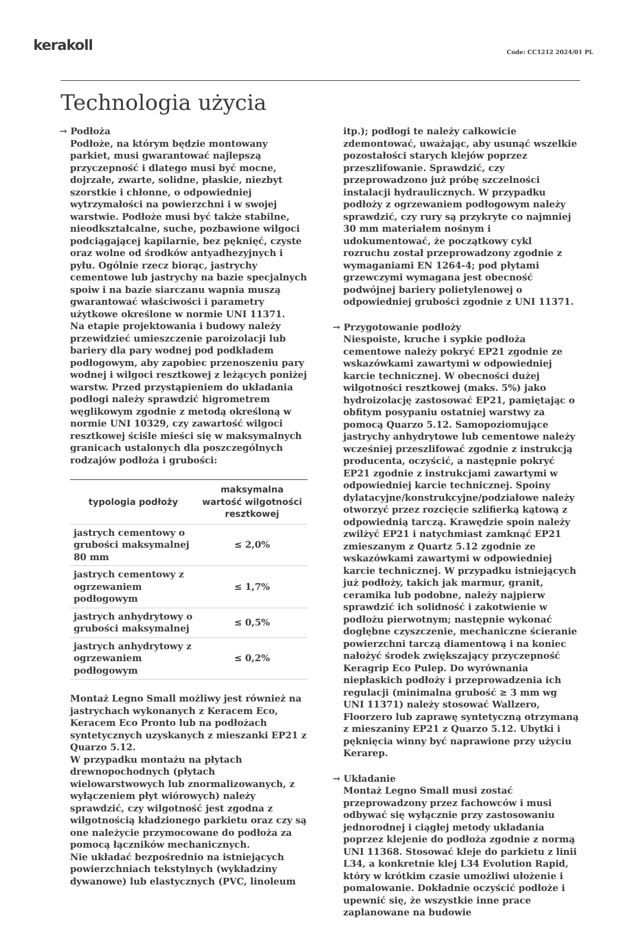kerakoll
Code: CC1212 2024/01 PL
Technologia użycia
→ Podłoża
Podłoże, na którym będzie montowany parkiet, musi gwarantować najlepszą przyczepność i dlatego musi być mocne, dojrzałe, zwarte, solidne, płaskie, niezbyt szorstkie i chłonne, o odpowiedniej wytrzymałości na powierzchni i w swojej warstwie. Podłoże musi być także stabilne, nieodkształcalne, suche, pozbawione wilgoci podciągającej kapilarnie, bez pęknięć, czyste oraz wolne od środków antyadhezyjnych i pyłu. Ogólnie rzecz biorąc, jastrychy cementowe lub jastrychy na bazie specjalnych spoiw i na bazie siarczanu wapnia muszą gwarantować właściwości i parametry użytkowe określone w normie UNI 11371.
Na etapie projektowania i budowy należy przewidzieć umieszczenie paroizolacji lub bariery dla pary wodnej pod podkładem podłogowym, aby zapobiec przenoszeniu pary wodnej i wilgoci resztkowej z leżących poniżej warstw. Przed przystąpieniem do układania podłogi należy sprawdzić higrometrem węglikowym zgodnie z metodą określoną w normie UNI 10329, czy zawartość wilgoci resztkowej ściśle mieści się w maksymalnych granicach ustalonych dla poszczególnych rodzajów podłoża i grubości:
| typologia podłoży | maksymalna wartość wilgotności resztkowej |
| --- | --- |
| jastrych cementowy o grubości maksymalnej 80 mm | ≤ 2,0% |
| jastrych cementowy z ogrzewaniem podłogowym | ≤ 1,7% |
| jastrych anhydrytowy o grubości maksymalnej | ≤ 0,5% |
| jastrych anhydrytowy z ogrzewaniem podłogowym | ≤ 0,2% |
Montaż Legno Small możliwy jest również na jastrychach wykonanych z Keracem Eco, Keracem Eco Pronto lub na podłożach syntetycznych uzyskanych z mieszanki EP21 z Quarzo 5.12.
W przypadku montażu na płytach drewnopochodnych (płytach wielowarstwowych lub znormalizowanych, z wyłączeniem płyt wiórowych) należy sprawdzić, czy wilgotność jest zgodna z wilgotnością kładzionego parkietu oraz czy są one należycie przymocowane do podłoża za pomocą łączników mechanicznych.
Nie układać bezpośrednio na istniejących powierzchniach tekstylnych (wykładziny dywanowe) lub elastycznych (PVC, linoleum
itp.); podłogi te należy całkowicie zdemontować, uważając, aby usunąć wszelkie pozostałości starych klejów poprzez przeszlifowanie. Sprawdzić, czy przeprowadzono już próbę szczelności instalacji hydraulicznych. W przypadku podłoży z ogrzewaniem podłogowym należy sprawdzić, czy rury są przykryte co najmniej 30 mm materiałem nośnym i udokumentować, że początkowy cykl rozruchu został przeprowadzony zgodnie z wymaganiami EN 1264-4; pod płytami grzewczymi wymagana jest obecność podwójnej bariery polietylenowej o odpowiedniej grubości zgodnie z UNI 11371.
→ Przygotowanie podłoży
Niespoiste, kruche i sypkie podłoża cementowe należy pokryć EP21 zgodnie ze wskazówkami zawartymi w odpowiedniej karcie technicznej. W obecności dużej wilgotności resztkowej (maks. 5%) jako hydroizolację zastosować EP21, pamiętając o obfitym posypaniu ostatniej warstwy za pomocą Quarzo 5.12. Samopoziomujące jastrychy anhydrytowe lub cementowe należy wcześniej przeszlifować zgodnie z instrukcją producenta, oczyścić, a następnie pokryć EP21 zgodnie z instrukcjami zawartymi w odpowiedniej karcie technicznej. Spoiny dylatacyjne/konstrukcyjne/podziałowe należy otworzyć przez rozcięcie szlifierką kątową z odpowiednią tarczą. Krawędzie spoin należy zwilżyć EP21 i natychmiast zamknąć EP21 zmieszanym z Quartz 5.12 zgodnie ze wskazówkami zawartymi w odpowiedniej karcie technicznej. W przypadku istniejących już podłoży, takich jak marmur, granit, ceramika lub podobne, należy najpierw sprawdzić ich solidność i zakotwienie w podłożu pierwotnym; następnie wykonać dogłębne czyszczenie, mechaniczne ścieranie powierzchni tarczą diamentową i na koniec nałożyć środek zwiększający przyczepność Keragrip Eco Pulep. Do wyrównania niepłaskich podłoży i przeprowadzenia ich regulacji (minimalna grubość ≥ 3 mm wg UNI 11371) należy stosować Wallzero, Floorzero lub zaprawę syntetyczną otrzymaną z mieszaniny EP21 z Quarzo 5.12. Ubytki i pęknięcia winny być naprawione przy użyciu Kerarep.
→ Układanie
Montaż Legno Small musi zostać przeprowadzony przez fachowców i musi odbywać się wyłącznie przy zastosowaniu jednorodnej i ciągłej metody układania poprzez klejenie do podłoża zgodnie z normą UNI 11368. Stosować kleje do parkietu z linii L34, a konkretnie klej L34 Evolution Rapid, który w krótkim czasie umożliwi ułożenie i pomalowanie. Dokładnie oczyścić podłoże i upewnić się, że wszystkie inne prace zaplanowane na budowie